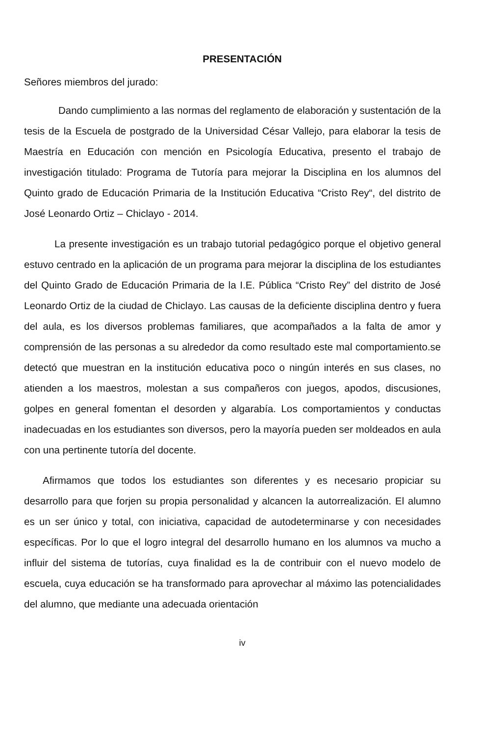PRESENTACIÓN
Señores miembros del jurado:
Dando cumplimiento a las normas del reglamento de elaboración y sustentación de la tesis de la Escuela de postgrado de la Universidad César Vallejo, para elaborar la tesis de Maestría en Educación con mención en Psicología Educativa, presento el trabajo de investigación titulado: Programa de Tutoría para mejorar la Disciplina en los alumnos del Quinto grado de Educación Primaria de la Institución Educativa “Cristo Rey“, del distrito de José Leonardo Ortiz – Chiclayo - 2014.
La presente investigación es un trabajo tutorial pedagógico porque el objetivo general estuvo centrado en la aplicación de un programa para mejorar la disciplina de los estudiantes del Quinto Grado de Educación Primaria de la I.E. Pública “Cristo Rey” del distrito de José Leonardo Ortiz de la ciudad de Chiclayo. Las causas de la deficiente disciplina dentro y fuera del aula, es los diversos problemas familiares, que acompañados a la falta de amor y comprensión de las personas a su alrededor da como resultado este mal comportamiento.se detectó que muestran en la institución educativa poco o ningún interés en sus clases, no atienden a los maestros, molestan a sus compañeros con juegos, apodos, discusiones, golpes en general fomentan el desorden y algarabía. Los comportamientos y conductas inadecuadas en los estudiantes son diversos, pero la mayoría pueden ser moldeados en aula con una pertinente tutoría del docente.
Afirmamos que todos los estudiantes son diferentes y es necesario propiciar su desarrollo para que forjen su propia personalidad y alcancen la autorrealización. El alumno es un ser único y total, con iniciativa, capacidad de autodeterminarse y con necesidades específicas. Por lo que el logro integral del desarrollo humano en los alumnos va mucho a influir del sistema de tutorías, cuya finalidad es la de contribuir con el nuevo modelo de escuela, cuya educación se ha transformado para aprovechar al máximo las potencialidades del alumno, que mediante una adecuada orientación
iv